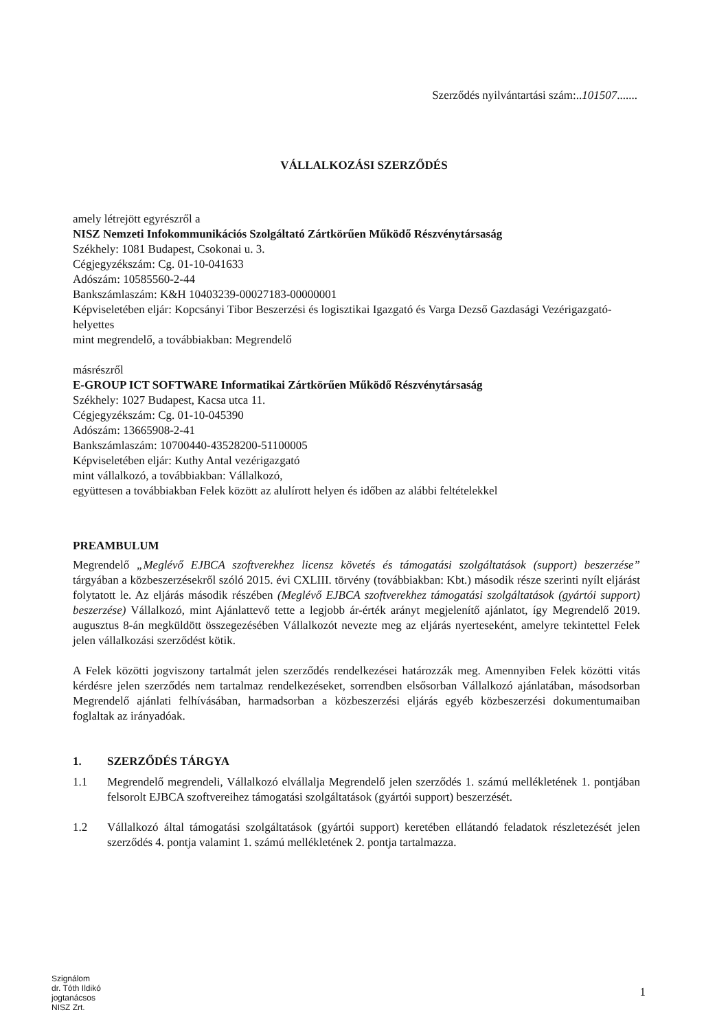Szerződés nyilvántartási szám:..101507.......
VÁLLALKOZÁSI SZERZŐDÉS
amely létrejött egyrészről a
NISZ Nemzeti Infokommunikációs Szolgáltató Zártkörűen Működő Részvénytársaság
Székhely: 1081 Budapest, Csokonai u. 3.
Cégjegyzékszám: Cg. 01-10-041633
Adószám: 10585560-2-44
Bankszámlaszám: K&H 10403239-00027183-00000001
Képviseletében eljár: Kopcsányi Tibor Beszerzési és logisztikai Igazgató és Varga Dezső Gazdasági Vezérigazgató-helyettes
mint megrendelő, a továbbiakban: Megrendelő
másrészről
E-GROUP ICT SOFTWARE Informatikai Zártkörűen Működő Részvénytársaság
Székhely: 1027 Budapest, Kacsa utca 11.
Cégjegyzékszám: Cg. 01-10-045390
Adószám: 13665908-2-41
Bankszámlaszám: 10700440-43528200-51100005
Képviseletében eljár: Kuthy Antal vezérigazgató
mint vállalkozó, a továbbiakban: Vállalkozó,
együttesen a továbbiakban Felek között az alulírott helyen és időben az alábbi feltételekkel
PREAMBULUM
Megrendelő „Meglévő EJBCA szoftverekhez licensz követés és támogatási szolgáltatások (support) beszerzése” tárgyában a közbeszerzésekről szóló 2015. évi CXLIII. törvény (továbbiakban: Kbt.) második része szerinti nyílt eljárást folytatott le. Az eljárás második részében (Meglévő EJBCA szoftverekhez támogatási szolgáltatások (gyártói support) beszerzése) Vállalkozó, mint Ajánlattevő tette a legjobb ár-érték arányt megjelenítő ajánlatot, így Megrendelő 2019. augusztus 8-án megküldött összegezésében Vállalkozót nevezte meg az eljárás nyerteseként, amelyre tekintettel Felek jelen vállalkozási szerződést kötik.
A Felek közötti jogviszony tartalmát jelen szerződés rendelkezései határozzák meg. Amennyiben Felek közötti vitás kérdésre jelen szerződés nem tartalmaz rendelkezéseket, sorrendben elsősorban Vállalkozó ajánlatában, másodsorban Megrendelő ajánlati felhívásában, harmadsorban a közbeszerzési eljárás egyéb közbeszerzési dokumentumaiban foglaltak az irányadóak.
1. SZERZŐDÉS TÁRGYA
1.1 Megrendelő megrendeli, Vállalkozó elvállalja Megrendelő jelen szerződés 1. számú mellékletének 1. pontjában felsorolt EJBCA szoftvereihez támogatási szolgáltatások (gyártói support) beszerzését.
1.2 Vállalkozó által támogatási szolgáltatások (gyártói support) keretében ellátandó feladatok részletezését jelen szerződés 4. pontja valamint 1. számú mellékletének 2. pontja tartalmazza.
Szignálom
dr. Tóth Ildikó
jogtanácsos
NISZ Zrt.
1